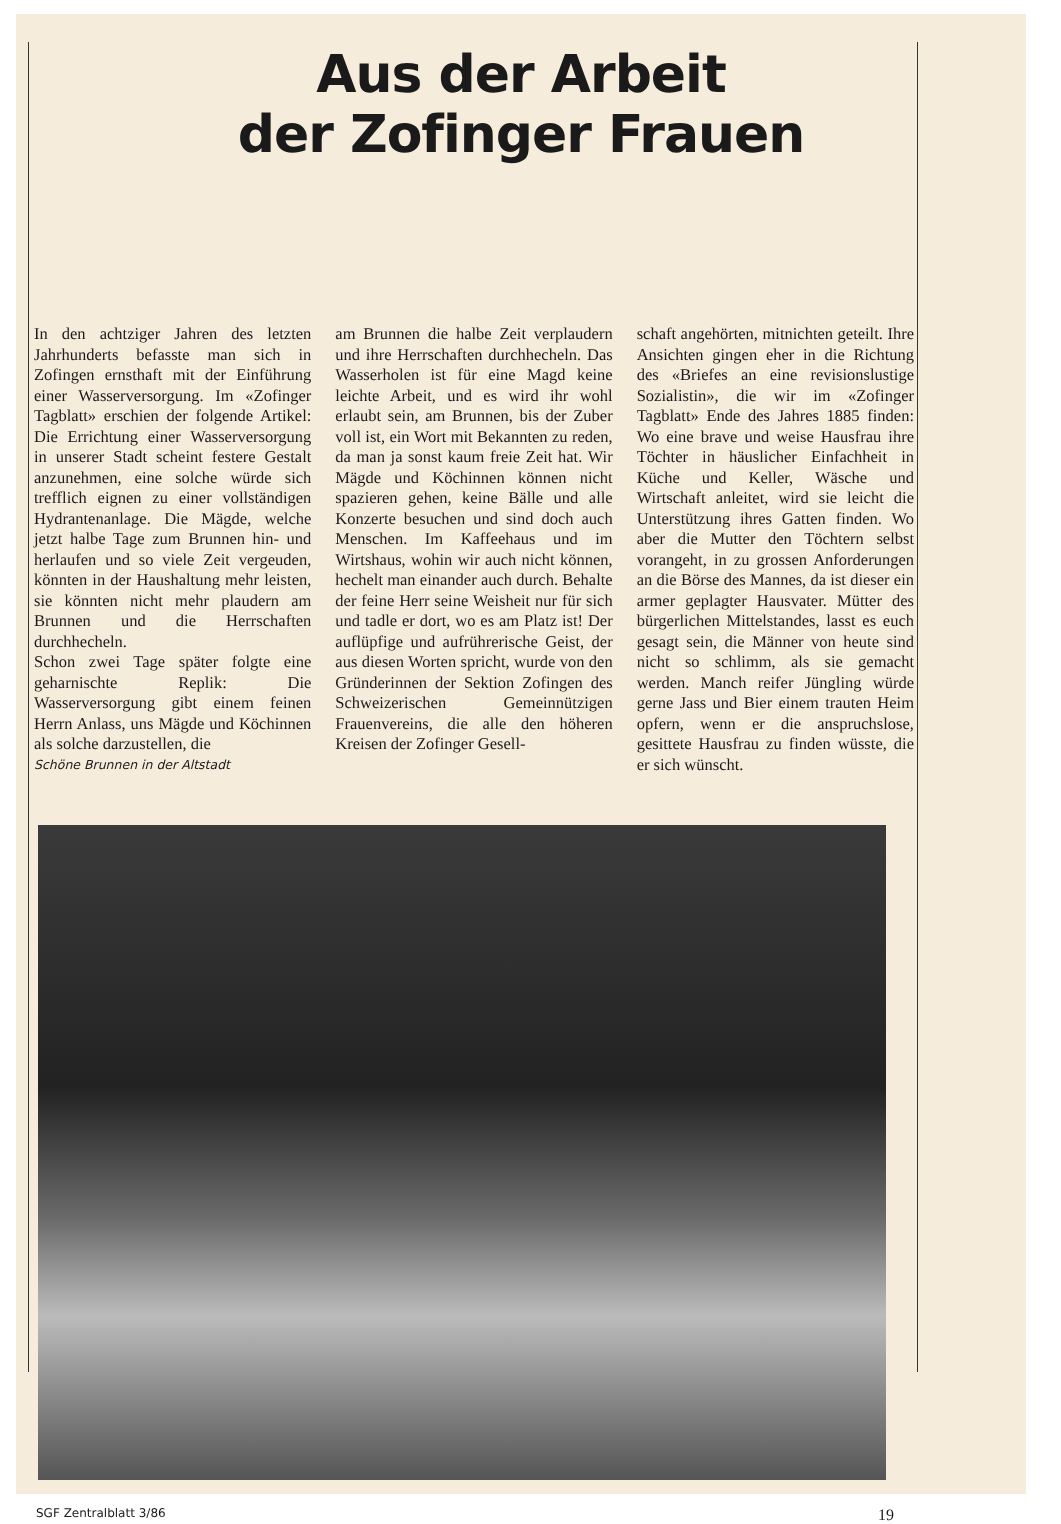Aus der Arbeit
der Zofinger Frauen
In den achtziger Jahren des letzten Jahrhunderts befasste man sich in Zofingen ernsthaft mit der Einführung einer Wasserversorgung. Im «Zofinger Tagblatt» erschien der folgende Artikel: Die Errichtung einer Wasserversorgung in unserer Stadt scheint festere Gestalt anzunehmen, eine solche würde sich trefflich eignen zu einer vollständigen Hydrantenanlage. Die Mägde, welche jetzt halbe Tage zum Brunnen hin- und herlaufen und so viele Zeit vergeuden, könnten in der Haushaltung mehr leisten, sie könnten nicht mehr plaudern am Brunnen und die Herrschaften durchhecheln.
Schon zwei Tage später folgte eine geharnischte Replik: Die Wasserversorgung gibt einem feinen Herrn Anlass, uns Mägde und Köchinnen als solche darzustellen, die
Schöne Brunnen in der Altstadt
am Brunnen die halbe Zeit verplaudern und ihre Herrschaften durchhecheln. Das Wasserholen ist für eine Magd keine leichte Arbeit, und es wird ihr wohl erlaubt sein, am Brunnen, bis der Zuber voll ist, ein Wort mit Bekannten zu reden, da man ja sonst kaum freie Zeit hat. Wir Mägde und Köchinnen können nicht spazieren gehen, keine Bälle und alle Konzerte besuchen und sind doch auch Menschen. Im Kaffeehaus und im Wirtshaus, wohin wir auch nicht können, hechelt man einander auch durch. Behalte der feine Herr seine Weisheit nur für sich und tadle er dort, wo es am Platz ist! Der auflüpfige und aufrührerische Geist, der aus diesen Worten spricht, wurde von den Gründerinnen der Sektion Zofingen des Schweizerischen Gemeinnützigen Frauenvereins, die alle den höheren Kreisen der Zofinger Gesell-
schaft angehörten, mitnichten geteilt. Ihre Ansichten gingen eher in die Richtung des «Briefes an eine revisionslustige Sozialistin», die wir im «Zofinger Tagblatt» Ende des Jahres 1885 finden: Wo eine brave und weise Hausfrau ihre Töchter in häuslicher Einfachheit in Küche und Keller, Wäsche und Wirtschaft anleitet, wird sie leicht die Unterstützung ihres Gatten finden. Wo aber die Mutter den Töchtern selbst vorangeht, in zu grossen Anforderungen an die Börse des Mannes, da ist dieser ein armer geplagter Hausvater. Mütter des bürgerlichen Mittelstandes, lasst es euch gesagt sein, die Männer von heute sind nicht so schlimm, als sie gemacht werden. Manch reifer Jüngling würde gerne Jass und Bier einem trauten Heim opfern, wenn er die anspruchslose, gesittete Hausfrau zu finden wüsste, die er sich wünscht.
SGF Zentralblatt 3/86 19